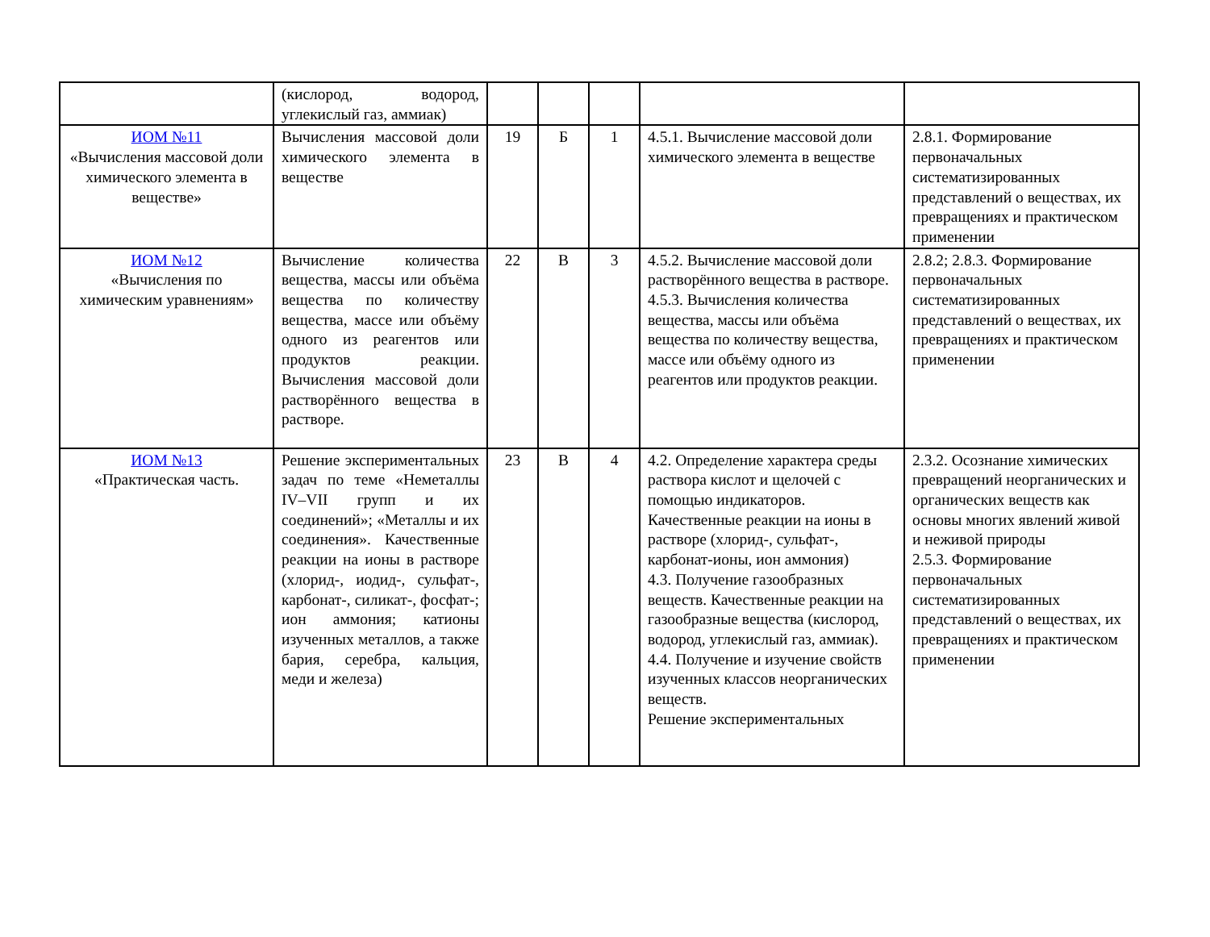| | (кислород, водород, углекислый газ, аммиак) | | | | | |
| ИОМ №11 «Вычисления массовой доли химического элемента в веществе» | Вычисления массовой доли химического элемента в веществе | 19 | Б | 1 | 4.5.1. Вычисление массовой доли химического элемента в веществе | 2.8.1. Формирование первоначальных систематизированных представлений о веществах, их превращениях и практическом применении |
| ИОМ №12 «Вычисления по химическим уравнениям» | Вычисление количества вещества, массы или объёма вещества по количеству вещества, массе или объёму одного из реагентов или продуктов реакции. Вычисления массовой доли растворённого вещества в растворе. | 22 | В | 3 | 4.5.2. Вычисление массовой доли растворённого вещества в растворе. 4.5.3. Вычисления количества вещества, массы или объёма вещества по количеству вещества, массе или объёму одного из реагентов или продуктов реакции. | 2.8.2; 2.8.3. Формирование первоначальных систематизированных представлений о веществах, их превращениях и практическом применении |
| ИОМ №13 «Практическая часть. | Решение экспериментальных задач по теме «Неметаллы IV–VII групп и их соединений»; «Металлы и их соединения». Качественные реакции на ионы в растворе (хлорид-, иодид-, сульфат-, карбонат-, силикат-, фосфат-; ион аммония; катионы изученных металлов, а также бария, серебра, кальция, меди и железа) | 23 | В | 4 | 4.2. Определение характера среды раствора кислот и щелочей с помощью индикаторов. Качественные реакции на ионы в растворе (хлорид-, сульфат-, карбонат-ионы, ион аммония) 4.3. Получение газообразных веществ. Качественные реакции на газообразные вещества (кислород, водород, углекислый газ, аммиак). 4.4. Получение и изучение свойств изученных классов неорганических веществ. Решение экспериментальных | 2.3.2. Осознание химических превращений неорганических и органических веществ как основы многих явлений живой и неживой природы 2.5.3. Формирование первоначальных систематизированных представлений о веществах, их превращениях и практическом применении |